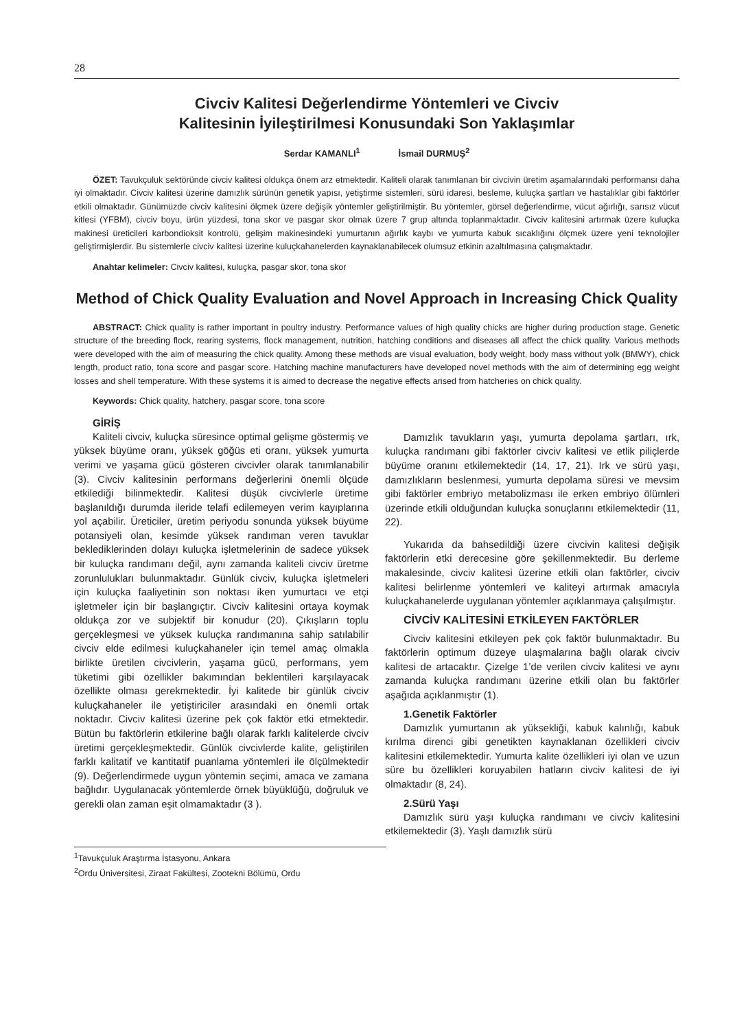28
Civciv Kalitesi Değerlendirme Yöntemleri ve Civciv
Kalitesinin İyileştirilmesi Konusundaki Son Yaklaşımlar
Serdar KAMANLI<sup>1</sup> İsmail DURMUŞ<sup>2</sup>
ÖZET: Tavukçuluk sektöründe civciv kalitesi oldukça önem arz etmektedir. Kaliteli olarak tanımlanan bir civcivin üretim aşamalarındaki performansı daha iyi olmaktadır. Civciv kalitesi üzerine damızlık sürünün genetik yapısı, yetiştirme sistemleri, sürü idaresi, besleme, kuluçka şartları ve hastalıklar gibi faktörler etkili olmaktadır. Günümüzde civciv kalitesini ölçmek üzere değişik yöntemler geliştirilmiştir. Bu yöntemler, görsel değerlendirme, vücut ağırlığı, sarısız vücut kitlesi (YFBM), civciv boyu, ürün yüzdesi, tona skor ve pasgar skor olmak üzere 7 grup altında toplanmaktadır. Civciv kalitesini artırmak üzere kuluçka makinesi üreticileri karbondioksit kontrolü, gelişim makinesindeki yumurtanın ağırlık kaybı ve yumurta kabuk sıcaklığını ölçmek üzere yeni teknolojiler geliştirmişlerdir. Bu sistemlerle civciv kalitesi üzerine kuluçkahanelerden kaynaklanabilecek olumsuz etkinin azaltılmasına çalışmaktadır.
Anahtar kelimeler: Civciv kalitesi, kuluçka, pasgar skor, tona skor
Method of Chick Quality Evaluation and Novel Approach in Increasing Chick Quality
ABSTRACT: Chick quality is rather important in poultry industry. Performance values of high quality chicks are higher during production stage. Genetic structure of the breeding flock, rearing systems, flock management, nutrition, hatching conditions and diseases all affect the chick quality. Various methods were developed with the aim of measuring the chick quality. Among these methods are visual evaluation, body weight, body mass without yolk (BMWY), chick length, product ratio, tona score and pasgar score. Hatching machine manufacturers have developed novel methods with the aim of determining egg weight losses and shell temperature. With these systems it is aimed to decrease the negative effects arised from hatcheries on chick quality.
Keywords: Chick quality, hatchery, pasgar score, tona score
GİRİŞ
Kaliteli civciv, kuluçka süresince optimal gelişme göstermiş ve yüksek büyüme oranı, yüksek göğüs eti oranı, yüksek yumurta verimi ve yaşama gücü gösteren civcivler olarak tanımlanabilir (3). Civciv kalitesinin performans değerlerini önemli ölçüde etkilediği bilinmektedir. Kalitesi düşük civcivlerle üretime başlanıldığı durumda ileride telafi edilemeyen verim kayıplarına yol açabilir. Üreticiler, üretim periyodu sonunda yüksek büyüme potansiyeli olan, kesimde yüksek randıman veren tavuklar beklediklerinden dolayı kuluçka işletmelerinin de sadece yüksek bir kuluçka randımanı değil, aynı zamanda kaliteli civciv üretme zorunlulukları bulunmaktadır. Günlük civciv, kuluçka işletmeleri için kuluçka faaliyetinin son noktası iken yumurtacı ve etçi işletmeler için bir başlangıçtır. Civciv kalitesini ortaya koymak oldukça zor ve subjektif bir konudur (20). Çıkışların toplu gerçekleşmesi ve yüksek kuluçka randımanına sahip satılabilir civciv elde edilmesi kuluçkahaneler için temel amaç olmakla birlikte üretilen civcivlerin, yaşama gücü, performans, yem tüketimi gibi özellikler bakımından beklentileri karşılayacak özellikte olması gerekmektedir. İyi kalitede bir günlük civciv kuluçkahaneler ile yetiştiriciler arasındaki en önemli ortak noktadır. Civciv kalitesi üzerine pek çok faktör etki etmektedir. Bütün bu faktörlerin etkilerine bağlı olarak farklı kalitelerde civciv üretimi gerçekleşmektedir. Günlük civcivlerde kalite, geliştirilen farklı kalitatif ve kantitatif puanlama yöntemleri ile ölçülmektedir (9). Değerlendirmede uygun yöntemin seçimi, amaca ve zamana bağlıdır. Uygulanacak yöntemlerde örnek büyüklüğü, doğruluk ve gerekli olan zaman eşit olmamaktadır (3 ).
Damızlık tavukların yaşı, yumurta depolama şartları, ırk, kuluçka randımanı gibi faktörler civciv kalitesi ve etlik piliçlerde büyüme oranını etkilemektedir (14, 17, 21). Irk ve sürü yaşı, damızlıkların beslenmesi, yumurta depolama süresi ve mevsim gibi faktörler embriyo metabolizması ile erken embriyo ölümleri üzerinde etkili olduğundan kuluçka sonuçlarını etkilemektedir (11, 22).
Yukarıda da bahsedildiği üzere civcivin kalitesi değişik faktörlerin etki derecesine göre şekillenmektedir. Bu derleme makalesinde, civciv kalitesi üzerine etkili olan faktörler, civciv kalitesi belirlenme yöntemleri ve kaliteyi artırmak amacıyla kuluçkahanelerde uygulanan yöntemler açıklanmaya çalışılmıştır.
CİVCİV KALİTESİNİ ETKİLEYEN FAKTÖRLER
Civciv kalitesini etkileyen pek çok faktör bulunmaktadır. Bu faktörlerin optimum düzeye ulaşmalarına bağlı olarak civciv kalitesi de artacaktır. Çizelge 1’de verilen civciv kalitesi ve aynı zamanda kuluçka randımanı üzerine etkili olan bu faktörler aşağıda açıklanmıştır (1).
1.Genetik Faktörler
Damızlık yumurtanın ak yüksekliği, kabuk kalınlığı, kabuk kırılma direnci gibi genetikten kaynaklanan özellikleri civciv kalitesini etkilemektedir. Yumurta kalite özellikleri iyi olan ve uzun süre bu özellikleri koruyabilen hatların civciv kalitesi de iyi olmaktadır (8, 24).
2.Sürü Yaşı
Damızlık sürü yaşı kuluçka randımanı ve civciv kalitesini etkilemektedir (3). Yaşlı damızlık sürü
<sup>1</sup> Tavukçuluk Araştırma İstasyonu, Ankara
<sup>2</sup> Ordu Üniversitesi, Ziraat Fakültesi, Zootekni Bölümü, Ordu